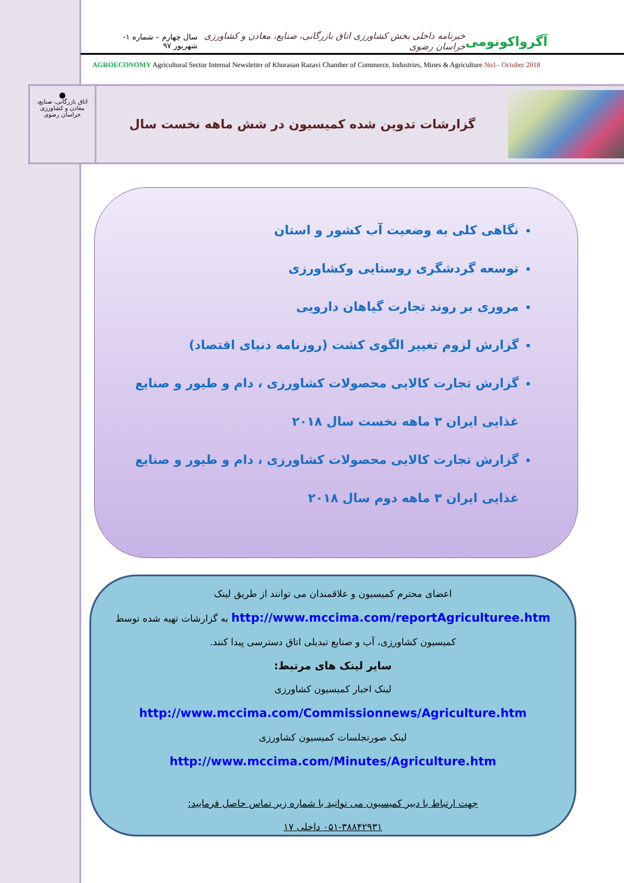آگرواکونومی خبرنامه داخلی بخش کشاورزی اتاق بازرگانی، صنایع، معادن و کشاورزی خراسان رضوی سال چهارم – شماره ۱- شهریور ۹۷
AGROECONOMY Agricultural Sector Internal Newsletter of Khorasan Razavi Chamber of Commerce, Industries, Mines & Agriculture No1– October 2018
⬤
اتاق بازرگانی، صنایع، معادن و کشاورزی
خراسان رضوی
گزارشات تدوین شده کمیسیون در شش ماهه نخست سال
نگاهی کلی به وضعیت آب کشور و استان
توسعه گردشگری روستایی وکشاورزی
مروری بر روند تجارت گیاهان دارویی
گزارش لزوم تغییر الگوی کشت (روزنامه دنیای اقتصاد)
گزارش تجارت کالایی محصولات کشاورزی ، دام و طیور و صنایع غذایی ایران ۳ ماهه نخست سال ۲۰۱۸
گزارش تجارت کالایی محصولات کشاورزی ، دام و طیور و صنایع غذایی ایران ۳ ماهه دوم سال ۲۰۱۸
اعضای محترم کمیسیون و علاقمندان می توانند از طریق لینک
http://www.mccima.com/reportAgriculturee.htm به گزارشات تهیه شده توسط
کمیسیون کشاورزی، آب و صنایع تبدیلی اتاق دسترسی پیدا کنند.
سایر لینک های مرتبط:
لینک اخبار کمیسیون کشاورزی
http://www.mccima.com/Commissionnews/Agriculture.htm
لینک صورتجلسات کمیسیون کشاورزی
http://www.mccima.com/Minutes/Agriculture.htm
جهت ارتباط با دبیر کمیسیون می توانید با شماره زیر تماس حاصل فرمایید:
۰۵۱-۳۸۸۴۲۹۳۱ داخلی ۱۷